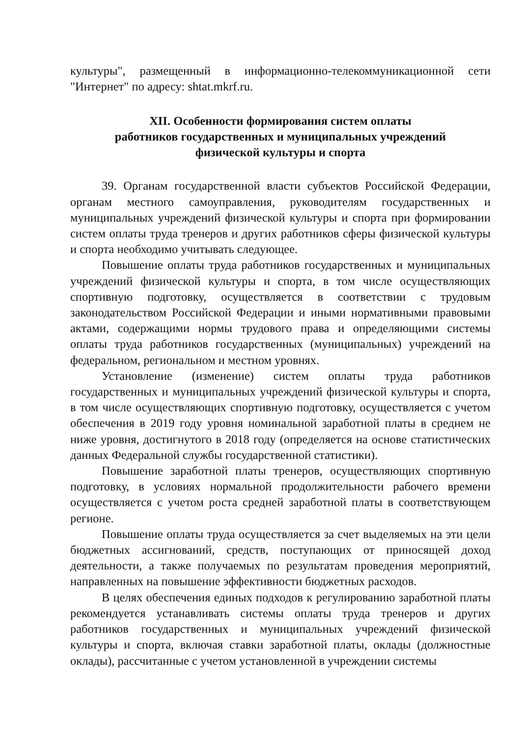культуры", размещенный в информационно-телекоммуникационной сети "Интернет" по адресу: shtat.mkrf.ru.
XII. Особенности формирования систем оплаты
работников государственных и муниципальных учреждений
физической культуры и спорта
39. Органам государственной власти субъектов Российской Федерации, органам местного самоуправления, руководителям государственных и муниципальных учреждений физической культуры и спорта при формировании систем оплаты труда тренеров и других работников сферы физической культуры и спорта необходимо учитывать следующее.
Повышение оплаты труда работников государственных и муниципальных учреждений физической культуры и спорта, в том числе осуществляющих спортивную подготовку, осуществляется в соответствии с трудовым законодательством Российской Федерации и иными нормативными правовыми актами, содержащими нормы трудового права и определяющими системы оплаты труда работников государственных (муниципальных) учреждений на федеральном, региональном и местном уровнях.
Установление (изменение) систем оплаты труда работников государственных и муниципальных учреждений физической культуры и спорта, в том числе осуществляющих спортивную подготовку, осуществляется с учетом обеспечения в 2019 году уровня номинальной заработной платы в среднем не ниже уровня, достигнутого в 2018 году (определяется на основе статистических данных Федеральной службы государственной статистики).
Повышение заработной платы тренеров, осуществляющих спортивную подготовку, в условиях нормальной продолжительности рабочего времени осуществляется с учетом роста средней заработной платы в соответствующем регионе.
Повышение оплаты труда осуществляется за счет выделяемых на эти цели бюджетных ассигнований, средств, поступающих от приносящей доход деятельности, а также получаемых по результатам проведения мероприятий, направленных на повышение эффективности бюджетных расходов.
В целях обеспечения единых подходов к регулированию заработной платы рекомендуется устанавливать системы оплаты труда тренеров и других работников государственных и муниципальных учреждений физической культуры и спорта, включая ставки заработной платы, оклады (должностные оклады), рассчитанные с учетом установленной в учреждении системы